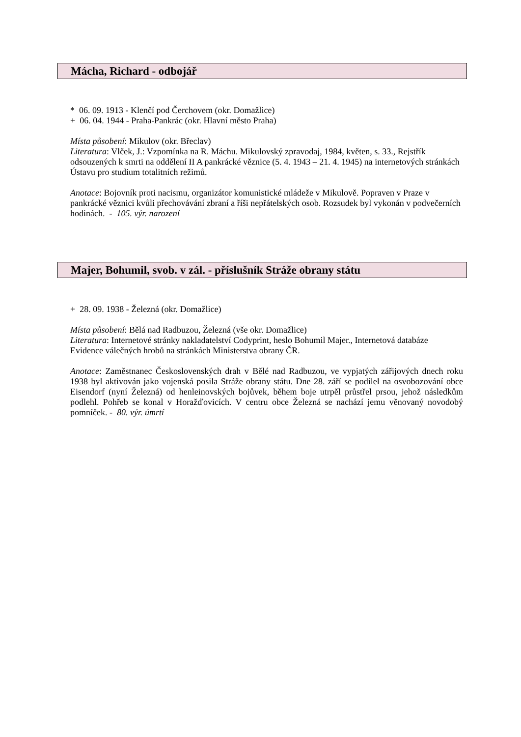Mácha, Richard - odbojář
* 06. 09. 1913 - Klenčí pod Čerchovem (okr. Domažlice)
+ 06. 04. 1944 - Praha-Pankrác (okr. Hlavní město Praha)
Místa působení: Mikulov (okr. Břeclav)
Literatura: Vlček, J.: Vzpomínka na R. Máchu. Mikulovský zpravodaj, 1984, květen, s. 33., Rejstřík odsouzených k smrti na oddělení II A pankrácké věznice (5. 4. 1943 – 21. 4. 1945) na internetových stránkách Ústavu pro studium totalitních režimů.
Anotace: Bojovník proti nacismu, organizátor komunistické mládeže v Mikulově. Popraven v Praze v pankrácké věznici kvůli přechovávání zbraní a říši nepřátelských osob. Rozsudek byl vykonán v podvečerních hodinách. - 105. výr. narození
Majer, Bohumil, svob. v zál. - příslušník Stráže obrany státu
+ 28. 09. 1938 - Železná (okr. Domažlice)
Místa působení: Bělá nad Radbuzou, Železná (vše okr. Domažlice)
Literatura: Internetové stránky nakladatelství Codyprint, heslo Bohumil Majer., Internetová databáze Evidence válečných hrobů na stránkách Ministerstva obrany ČR.
Anotace: Zaměstnanec Československých drah v Bělé nad Radbuzou, ve vypjatých zářijových dnech roku 1938 byl aktivován jako vojenská posila Stráže obrany státu. Dne 28. září se podílel na osvobozování obce Eisendorf (nyní Železná) od henleinovských bojůvek, během boje utrpěl průstřel prsou, jehož následkům podlehl. Pohřeb se konal v Horažďovicích. V centru obce Železná se nachází jemu věnovaný novodobý pomníček. - 80. výr. úmrtí